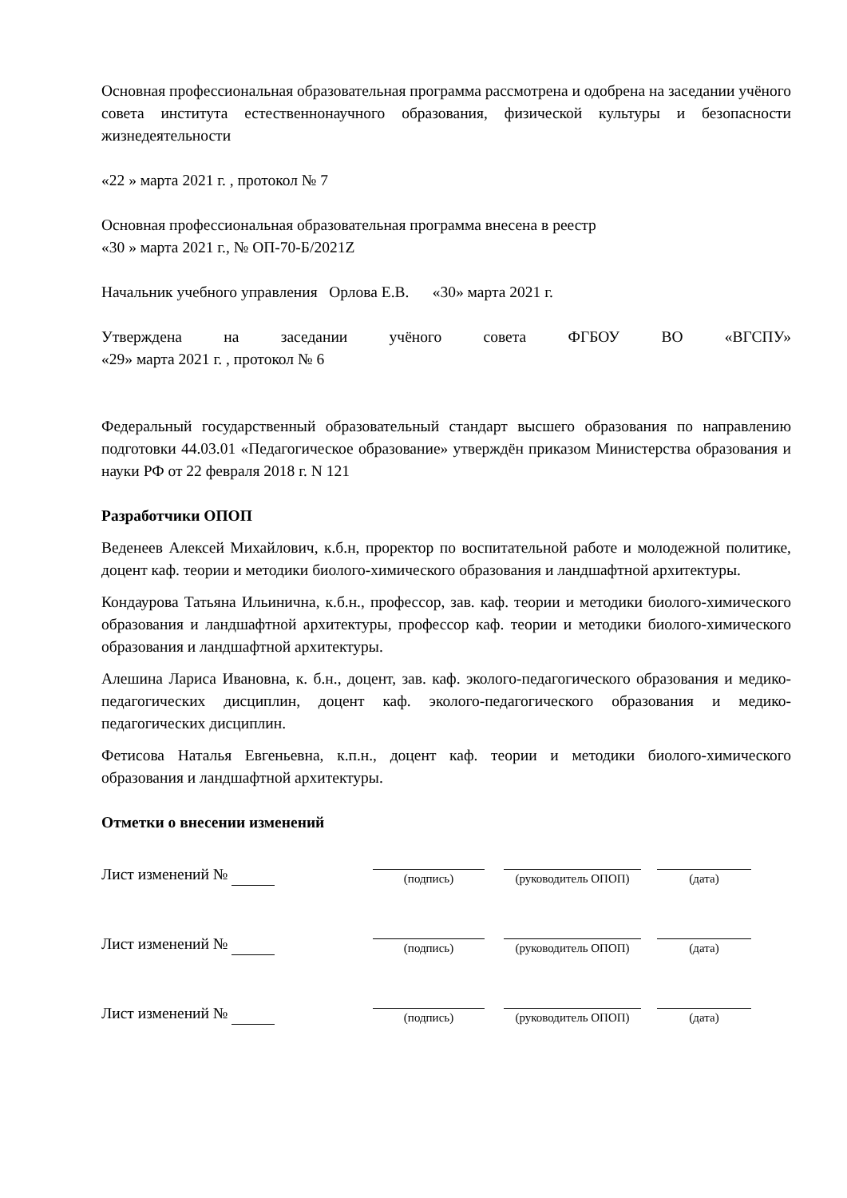Основная профессиональная образовательная программа рассмотрена и одобрена на заседании учёного совета института естественнонаучного образования, физической культуры и безопасности жизнедеятельности
«22 » марта 2021 г. , протокол № 7
Основная профессиональная образовательная программа внесена в реестр
«30 » марта 2021 г., № ОП-70-Б/2021Z
Начальник учебного управления Орлова Е.В. «30» марта 2021 г.
Утверждена на заседании учёного совета ФГБОУ ВО «ВГСПУ»
«29» марта 2021 г. , протокол № 6
Федеральный государственный образовательный стандарт высшего образования по направлению подготовки 44.03.01 «Педагогическое образование» утверждён приказом Министерства образования и науки РФ от 22 февраля 2018 г. N 121
Разработчики ОПОП
Веденеев Алексей Михайлович, к.б.н, проректор по воспитательной работе и молодежной политике, доцент каф. теории и методики биолого-химического образования и ландшафтной архитектуры.
Кондаурова Татьяна Ильинична, к.б.н., профессор, зав. каф. теории и методики биолого-химического образования и ландшафтной архитектуры, профессор каф. теории и методики биолого-химического образования и ландшафтной архитектуры.
Алешина Лариса Ивановна, к. б.н., доцент, зав. каф. эколого-педагогического образования и медико-педагогических дисциплин, доцент каф. эколого-педагогического образования и медико-педагогических дисциплин.
Фетисова Наталья Евгеньевна, к.п.н., доцент каф. теории и методики биолого-химического образования и ландшафтной архитектуры.
Отметки о внесении изменений
Лист изменений №
(подпись)
(руководитель ОПОП)
(дата)
Лист изменений №
(подпись)
(руководитель ОПОП)
(дата)
Лист изменений №
(подпись)
(руководитель ОПОП)
(дата)